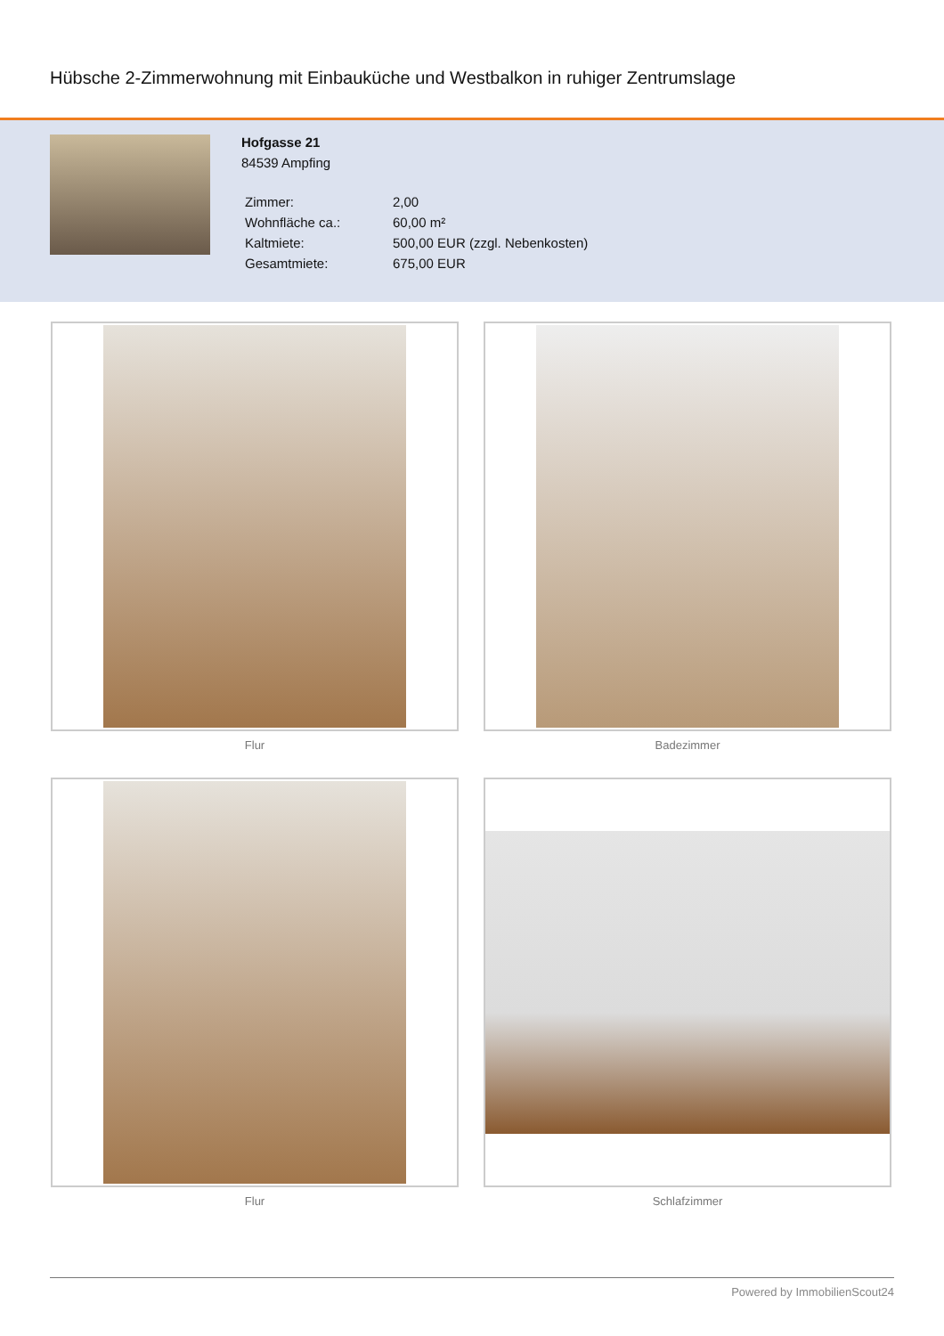Hübsche 2-Zimmerwohnung mit Einbauküche und Westbalkon in ruhiger Zentrumslage
Hofgasse 21
84539 Ampfing
| Zimmer: | 2,00 |
| Wohnfläche ca.: | 60,00 m² |
| Kaltmiete: | 500,00 EUR (zzgl. Nebenkosten) |
| Gesamtmiete: | 675,00 EUR |
Flur
Badezimmer
Flur
Schlafzimmer
Powered by ImmobilienScout24